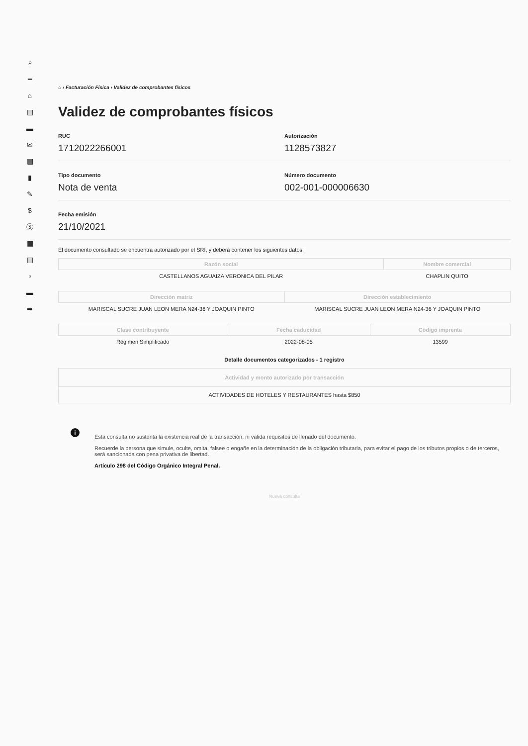⌕
━
⌂
▤
▬
✉
▤
▮
✎
$
Ⓢ
▦
▤
▫
▬
➡
⌂ › Facturación Física › Validez de comprobantes físicos
Validez de comprobantes físicos
RUC
1712022266001
Autorización
1128573827
Tipo documento
Nota de venta
Número documento
002-001-000006630
Fecha emisión
21/10/2021
El documento consultado se encuentra autorizado por el SRI, y deberá contener los siguientes datos:
| Razón social | Nombre comercial |
| --- | --- |
| CASTELLANOS AGUAIZA VERONICA DEL PILAR | CHAPLIN QUITO |
| Dirección matriz | Dirección establecimiento |
| --- | --- |
| MARISCAL SUCRE JUAN LEON MERA N24-36 Y JOAQUIN PINTO | MARISCAL SUCRE JUAN LEON MERA N24-36 Y JOAQUIN PINTO |
| Clase contribuyente | Fecha caducidad | Código imprenta |
| --- | --- | --- |
| Régimen Simplificado | 2022-08-05 | 13599 |
Detalle documentos categorizados - 1 registro
| Actividad y monto autorizado por transacción |
| --- |
| ACTIVIDADES DE HOTELES Y RESTAURANTES hasta $850 |
i
Esta consulta no sustenta la existencia real de la transacción, ni valida requisitos de llenado del documento.
Recuerde la persona que simule, oculte, omita, falsee o engañe en la determinación de la obligación tributaria, para evitar el pago de los tributos propios o de terceros, será sancionada con pena privativa de libertad.
Artículo 298 del Código Orgánico Integral Penal.
Nueva consulta